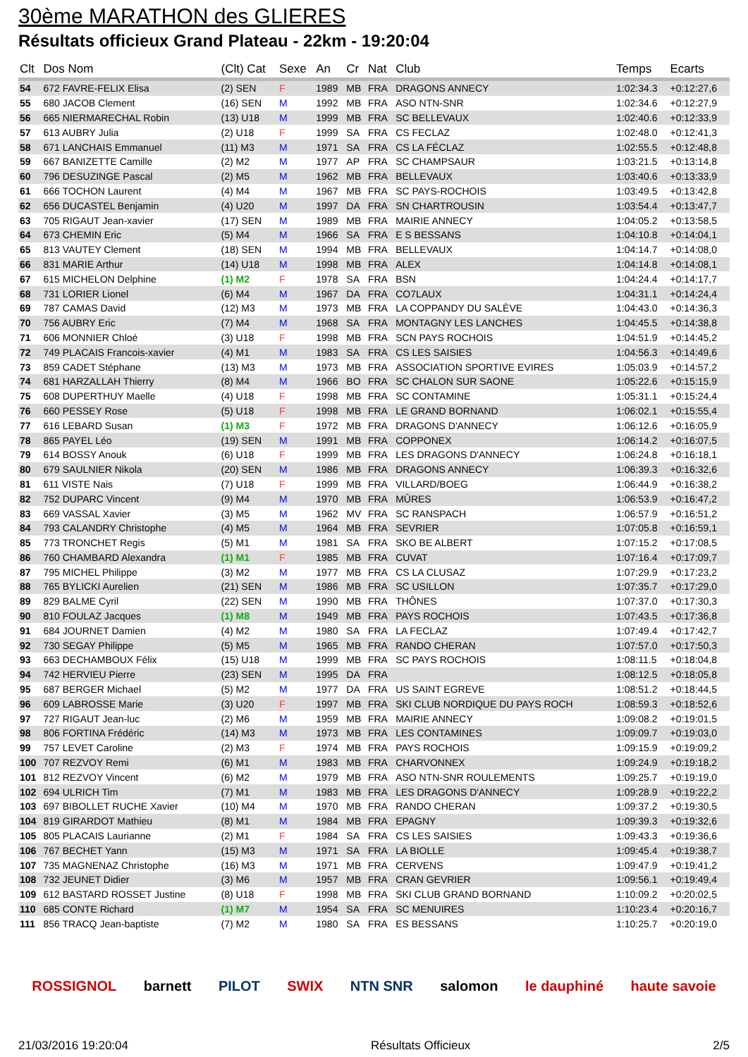30ème MARATHON des GLIERES
Résultats officieux Grand Plateau - 22km - 19:20:04
| Clt | Dos Nom | (Clt) Cat | Sexe | An | Cr | Nat | Club | Temps | Ecarts |
| --- | --- | --- | --- | --- | --- | --- | --- | --- | --- |
| 54 | 672 FAVRE-FELIX Elisa | (2) SEN | F | 1989 | MB | FRA | DRAGONS ANNECY | 1:02:34.3 | +0:12:27,6 |
| 55 | 680 JACOB Clement | (16) SEN | M | 1992 | MB | FRA | ASO NTN-SNR | 1:02:34.6 | +0:12:27,9 |
| 56 | 665 NIERMARECHAL Robin | (13) U18 | M | 1999 | MB | FRA | SC BELLEVAUX | 1:02:40.6 | +0:12:33,9 |
| 57 | 613 AUBRY Julia | (2) U18 | F | 1999 | SA | FRA | CS FECLAZ | 1:02:48.0 | +0:12:41,3 |
| 58 | 671 LANCHAIS Emmanuel | (11) M3 | M | 1971 | SA | FRA | CS LA FÉCLAZ | 1:02:55.5 | +0:12:48,8 |
| 59 | 667 BANIZETTE Camille | (2) M2 | M | 1977 | AP | FRA | SC CHAMPSAUR | 1:03:21.5 | +0:13:14,8 |
| 60 | 796 DESUZINGE Pascal | (2) M5 | M | 1962 | MB | FRA | BELLEVAUX | 1:03:40.6 | +0:13:33,9 |
| 61 | 666 TOCHON Laurent | (4) M4 | M | 1967 | MB | FRA | SC PAYS-ROCHOIS | 1:03:49.5 | +0:13:42,8 |
| 62 | 656 DUCASTEL Benjamin | (4) U20 | M | 1997 | DA | FRA | SN CHARTROUSIN | 1:03:54.4 | +0:13:47,7 |
| 63 | 705 RIGAUT Jean-xavier | (17) SEN | M | 1989 | MB | FRA | MAIRIE ANNECY | 1:04:05.2 | +0:13:58,5 |
| 64 | 673 CHEMIN Eric | (5) M4 | M | 1966 | SA | FRA | E S BESSANS | 1:04:10.8 | +0:14:04,1 |
| 65 | 813 VAUTEY Clement | (18) SEN | M | 1994 | MB | FRA | BELLEVAUX | 1:04:14.7 | +0:14:08,0 |
| 66 | 831 MARIE Arthur | (14) U18 | M | 1998 | MB | FRA | ALEX | 1:04:14.8 | +0:14:08,1 |
| 67 | 615 MICHELON Delphine | (1) M2 | F | 1978 | SA | FRA | BSN | 1:04:24.4 | +0:14:17,7 |
| 68 | 731 LORIER Lionel | (6) M4 | M | 1967 | DA | FRA | CO7LAUX | 1:04:31.1 | +0:14:24,4 |
| 69 | 787 CAMAS David | (12) M3 | M | 1973 | MB | FRA | LA COPPANDY DU SALÈVE | 1:04:43.0 | +0:14:36,3 |
| 70 | 756 AUBRY Eric | (7) M4 | M | 1968 | SA | FRA | MONTAGNY LES LANCHES | 1:04:45.5 | +0:14:38,8 |
| 71 | 606 MONNIER Chloé | (3) U18 | F | 1998 | MB | FRA | SCN PAYS ROCHOIS | 1:04:51.9 | +0:14:45,2 |
| 72 | 749 PLACAIS Francois-xavier | (4) M1 | M | 1983 | SA | FRA | CS LES SAISIES | 1:04:56.3 | +0:14:49,6 |
| 73 | 859 CADET Stéphane | (13) M3 | M | 1973 | MB | FRA | ASSOCIATION SPORTIVE EVIRES | 1:05:03.9 | +0:14:57,2 |
| 74 | 681 HARZALLAH Thierry | (8) M4 | M | 1966 | BO | FRA | SC CHALON SUR SAONE | 1:05:22.6 | +0:15:15,9 |
| 75 | 608 DUPERTHUY Maelle | (4) U18 | F | 1998 | MB | FRA | SC CONTAMINE | 1:05:31.1 | +0:15:24,4 |
| 76 | 660 PESSEY Rose | (5) U18 | F | 1998 | MB | FRA | LE GRAND BORNAND | 1:06:02.1 | +0:15:55,4 |
| 77 | 616 LEBARD Susan | (1) M3 | F | 1972 | MB | FRA | DRAGONS D'ANNECY | 1:06:12.6 | +0:16:05,9 |
| 78 | 865 PAYEL Léo | (19) SEN | M | 1991 | MB | FRA | COPPONEX | 1:06:14.2 | +0:16:07,5 |
| 79 | 614 BOSSY Anouk | (6) U18 | F | 1999 | MB | FRA | LES DRAGONS D'ANNECY | 1:06:24.8 | +0:16:18,1 |
| 80 | 679 SAULNIER Nikola | (20) SEN | M | 1986 | MB | FRA | DRAGONS ANNECY | 1:06:39.3 | +0:16:32,6 |
| 81 | 611 VISTE Nais | (7) U18 | F | 1999 | MB | FRA | VILLARD/BOEG | 1:06:44.9 | +0:16:38,2 |
| 82 | 752 DUPARC Vincent | (9) M4 | M | 1970 | MB | FRA | MÛRES | 1:06:53.9 | +0:16:47,2 |
| 83 | 669 VASSAL Xavier | (3) M5 | M | 1962 | MV | FRA | SC RANSPACH | 1:06:57.9 | +0:16:51,2 |
| 84 | 793 CALANDRY Christophe | (4) M5 | M | 1964 | MB | FRA | SEVRIER | 1:07:05.8 | +0:16:59,1 |
| 85 | 773 TRONCHET Regis | (5) M1 | M | 1981 | SA | FRA | SKO BE ALBERT | 1:07:15.2 | +0:17:08,5 |
| 86 | 760 CHAMBARD Alexandra | (1) M1 | F | 1985 | MB | FRA | CUVAT | 1:07:16.4 | +0:17:09,7 |
| 87 | 795 MICHEL Philippe | (3) M2 | M | 1977 | MB | FRA | CS LA CLUSAZ | 1:07:29.9 | +0:17:23,2 |
| 88 | 765 BYLICKI Aurelien | (21) SEN | M | 1986 | MB | FRA | SC USILLON | 1:07:35.7 | +0:17:29,0 |
| 89 | 829 BALME Cyril | (22) SEN | M | 1990 | MB | FRA | THÔNES | 1:07:37.0 | +0:17:30,3 |
| 90 | 810 FOULAZ Jacques | (1) M8 | M | 1949 | MB | FRA | PAYS ROCHOIS | 1:07:43.5 | +0:17:36,8 |
| 91 | 684 JOURNET Damien | (4) M2 | M | 1980 | SA | FRA | LA FECLAZ | 1:07:49.4 | +0:17:42,7 |
| 92 | 730 SEGAY Philippe | (5) M5 | M | 1965 | MB | FRA | RANDO CHERAN | 1:07:57.0 | +0:17:50,3 |
| 93 | 663 DECHAMBOUX Félix | (15) U18 | M | 1999 | MB | FRA | SC PAYS ROCHOIS | 1:08:11.5 | +0:18:04,8 |
| 94 | 742 HERVIEU Pierre | (23) SEN | M | 1995 | DA | FRA | | 1:08:12.5 | +0:18:05,8 |
| 95 | 687 BERGER Michael | (5) M2 | M | 1977 | DA | FRA | US SAINT EGREVE | 1:08:51.2 | +0:18:44,5 |
| 96 | 609 LABROSSE Marie | (3) U20 | F | 1997 | MB | FRA | SKI CLUB NORDIQUE DU PAYS ROCH | 1:08:59.3 | +0:18:52,6 |
| 97 | 727 RIGAUT Jean-luc | (2) M6 | M | 1959 | MB | FRA | MAIRIE ANNECY | 1:09:08.2 | +0:19:01,5 |
| 98 | 806 FORTINA Frédéric | (14) M3 | M | 1973 | MB | FRA | LES CONTAMINES | 1:09:09.7 | +0:19:03,0 |
| 99 | 757 LEVET Caroline | (2) M3 | F | 1974 | MB | FRA | PAYS ROCHOIS | 1:09:15.9 | +0:19:09,2 |
| 100 | 707 REZVOY Remi | (6) M1 | M | 1983 | MB | FRA | CHARVONNEX | 1:09:24.9 | +0:19:18,2 |
| 101 | 812 REZVOY Vincent | (6) M2 | M | 1979 | MB | FRA | ASO NTN-SNR ROULEMENTS | 1:09:25.7 | +0:19:19,0 |
| 102 | 694 ULRICH Tim | (7) M1 | M | 1983 | MB | FRA | LES DRAGONS D'ANNECY | 1:09:28.9 | +0:19:22,2 |
| 103 | 697 BIBOLLET RUCHE Xavier | (10) M4 | M | 1970 | MB | FRA | RANDO CHERAN | 1:09:37.2 | +0:19:30,5 |
| 104 | 819 GIRARDOT Mathieu | (8) M1 | M | 1984 | MB | FRA | EPAGNY | 1:09:39.3 | +0:19:32,6 |
| 105 | 805 PLACAIS Laurianne | (2) M1 | F | 1984 | SA | FRA | CS LES SAISIES | 1:09:43.3 | +0:19:36,6 |
| 106 | 767 BECHET Yann | (15) M3 | M | 1971 | SA | FRA | LA BIOLLE | 1:09:45.4 | +0:19:38,7 |
| 107 | 735 MAGNENAZ Christophe | (16) M3 | M | 1971 | MB | FRA | CERVENS | 1:09:47.9 | +0:19:41,2 |
| 108 | 732 JEUNET Didier | (3) M6 | M | 1957 | MB | FRA | CRAN GEVRIER | 1:09:56.1 | +0:19:49,4 |
| 109 | 612 BASTARD ROSSET Justine | (8) U18 | F | 1998 | MB | FRA | SKI CLUB GRAND BORNAND | 1:10:09.2 | +0:20:02,5 |
| 110 | 685 CONTE Richard | (1) M7 | M | 1954 | SA | FRA | SC MENUIRES | 1:10:23.4 | +0:20:16,7 |
| 111 | 856 TRACQ Jean-baptiste | (7) M2 | M | 1980 | SA | FRA | ES BESSANS | 1:10:25.7 | +0:20:19,0 |
ROSSIGNOL barnett PILOT SWIX NTN SNR salomon le dauphiné haute savoie
21/03/2016 19:20:04 Résultats Officieux 2/5